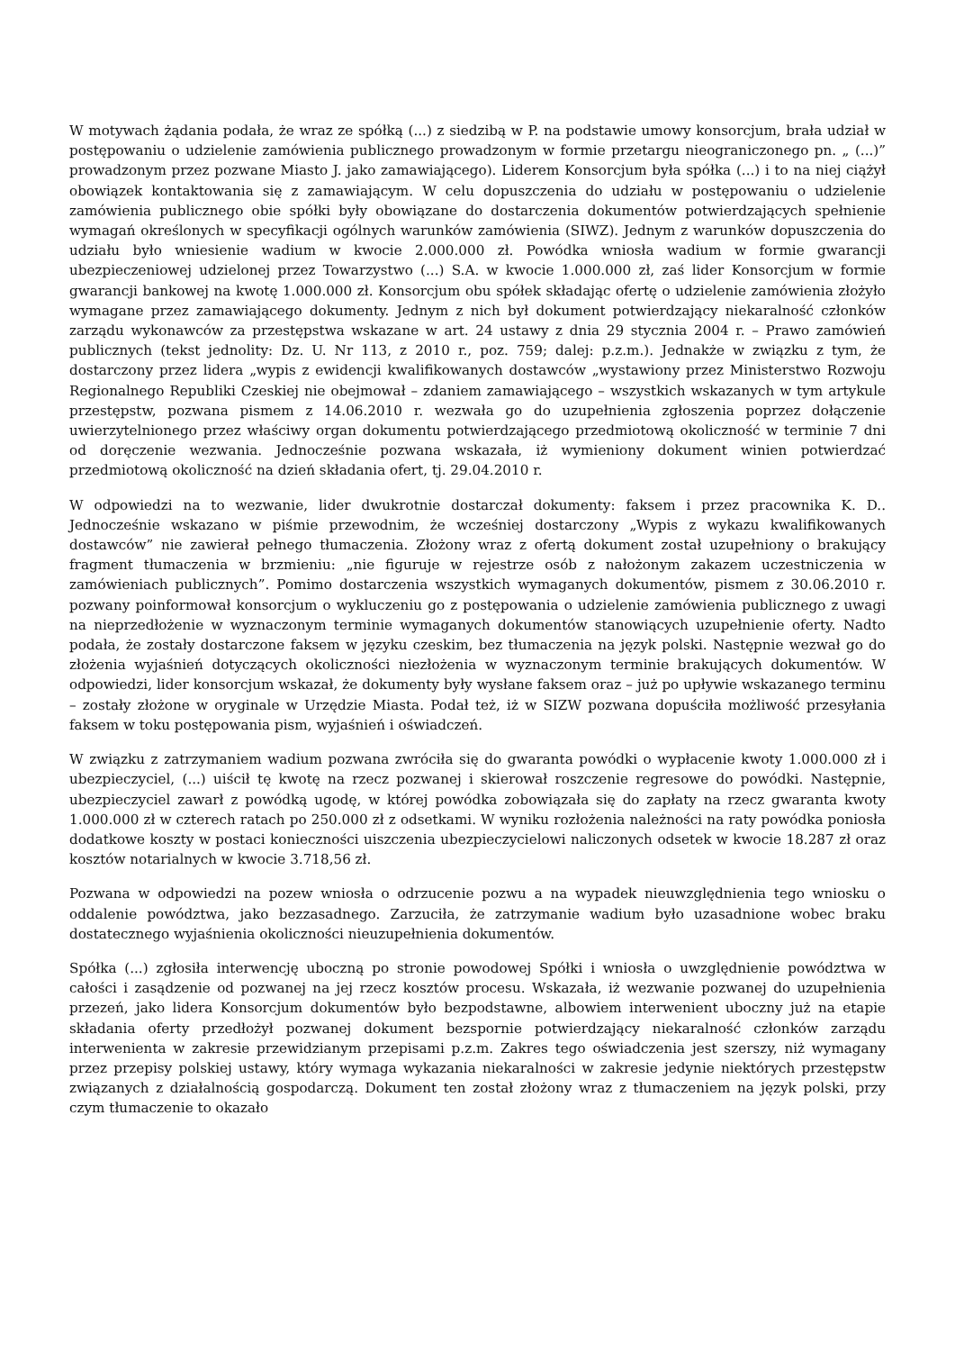W motywach żądania podała, że wraz ze spółką (...) z siedzibą w P. na podstawie umowy konsorcjum, brała udział w postępowaniu o udzielenie zamówienia publicznego prowadzonym w formie przetargu nieograniczonego pn. „ (...)” prowadzonym przez pozwane Miasto J. jako zamawiającego). Liderem Konsorcjum była spółka (...) i to na niej ciążył obowiązek kontaktowania się z zamawiającym. W celu dopuszczenia do udziału w postępowaniu o udzielenie zamówienia publicznego obie spółki były obowiązane do dostarczenia dokumentów potwierdzających spełnienie wymagań określonych w specyfikacji ogólnych warunków zamówienia (SIWZ). Jednym z warunków dopuszczenia do udziału było wniesienie wadium w kwocie 2.000.000 zł. Powódka wniosła wadium w formie gwarancji ubezpieczeniowej udzielonej przez Towarzystwo (...) S.A. w kwocie 1.000.000 zł, zaś lider Konsorcjum w formie gwarancji bankowej na kwotę 1.000.000 zł. Konsorcjum obu spółek składając ofertę o udzielenie zamówienia złożyło wymagane przez zamawiającego dokumenty. Jednym z nich był dokument potwierdzający niekaralność członków zarządu wykonawców za przestępstwa wskazane w art. 24 ustawy z dnia 29 stycznia 2004 r. – Prawo zamówień publicznych (tekst jednolity: Dz. U. Nr 113, z 2010 r., poz. 759; dalej: p.z.m.). Jednakże w związku z tym, że dostarczony przez lidera „wypis z ewidencji kwalifikowanych dostawców „wystawiony przez Ministerstwo Rozwoju Regionalnego Republiki Czeskiej nie obejmował – zdaniem zamawiającego – wszystkich wskazanych w tym artykule przestępstw, pozwana pismem z 14.06.2010 r. wezwała go do uzupełnienia zgłoszenia poprzez dołączenie uwierzytelnionego przez właściwy organ dokumentu potwierdzającego przedmiotową okoliczność w terminie 7 dni od doręczenie wezwania. Jednocześnie pozwana wskazała, iż wymieniony dokument winien potwierdzać przedmiotową okoliczność na dzień składania ofert, tj. 29.04.2010 r.
W odpowiedzi na to wezwanie, lider dwukrotnie dostarczał dokumenty: faksem i przez pracownika K. D.. Jednocześnie wskazano w piśmie przewodnim, że wcześniej dostarczony „Wypis z wykazu kwalifikowanych dostawców” nie zawierał pełnego tłumaczenia. Złożony wraz z ofertą dokument został uzupełniony o brakujący fragment tłumaczenia w brzmieniu: „nie figuruje w rejestrze osób z nałożonym zakazem uczestniczenia w zamówieniach publicznych”. Pomimo dostarczenia wszystkich wymaganych dokumentów, pismem z 30.06.2010 r. pozwany poinformował konsorcjum o wykluczeniu go z postępowania o udzielenie zamówienia publicznego z uwagi na nieprzedłożenie w wyznaczonym terminie wymaganych dokumentów stanowiących uzupełnienie oferty. Nadto podała, że zostały dostarczone faksem w języku czeskim, bez tłumaczenia na język polski. Następnie wezwał go do złożenia wyjaśnień dotyczących okoliczności niezłożenia w wyznaczonym terminie brakujących dokumentów. W odpowiedzi, lider konsorcjum wskazał, że dokumenty były wysłane faksem oraz – już po upływie wskazanego terminu – zostały złożone w oryginale w Urzędzie Miasta. Podał też, iż w SIZW pozwana dopuściła możliwość przesyłania faksem w toku postępowania pism, wyjaśnień i oświadczeń.
W związku z zatrzymaniem wadium pozwana zwróciła się do gwaranta powódki o wypłacenie kwoty 1.000.000 zł i ubezpieczyciel, (...) uiścił tę kwotę na rzecz pozwanej i skierował roszczenie regresowe do powódki. Następnie, ubezpieczyciel zawarł z powódką ugodę, w której powódka zobowiązała się do zapłaty na rzecz gwaranta kwoty 1.000.000 zł w czterech ratach po 250.000 zł z odsetkami. W wyniku rozłożenia należności na raty powódka poniosła dodatkowe koszty w postaci konieczności uiszczenia ubezpieczycielowi naliczonych odsetek w kwocie 18.287 zł oraz kosztów notarialnych w kwocie 3.718,56 zł.
Pozwana w odpowiedzi na pozew wniosła o odrzucenie pozwu a na wypadek nieuwzględnienia tego wniosku o oddalenie powództwa, jako bezzasadnego. Zarzuciła, że zatrzymanie wadium było uzasadnione wobec braku dostatecznego wyjaśnienia okoliczności nieuzupełnienia dokumentów.
Spółka (...) zgłosiła interwencję uboczną po stronie powodowej Spółki i wniosła o uwzględnienie powództwa w całości i zasądzenie od pozwanej na jej rzecz kosztów procesu. Wskazała, iż wezwanie pozwanej do uzupełnienia przezeń, jako lidera Konsorcjum dokumentów było bezpodstawne, albowiem interwenient uboczny już na etapie składania oferty przedłożył pozwanej dokument bezspornie potwierdzający niekaralność członków zarządu interwenienta w zakresie przewidzianym przepisami p.z.m. Zakres tego oświadczenia jest szerszy, niż wymagany przez przepisy polskiej ustawy, który wymaga wykazania niekaralności w zakresie jedynie niektórych przestępstw związanych z działalnością gospodarczą. Dokument ten został złożony wraz z tłumaczeniem na język polski, przy czym tłumaczenie to okazało